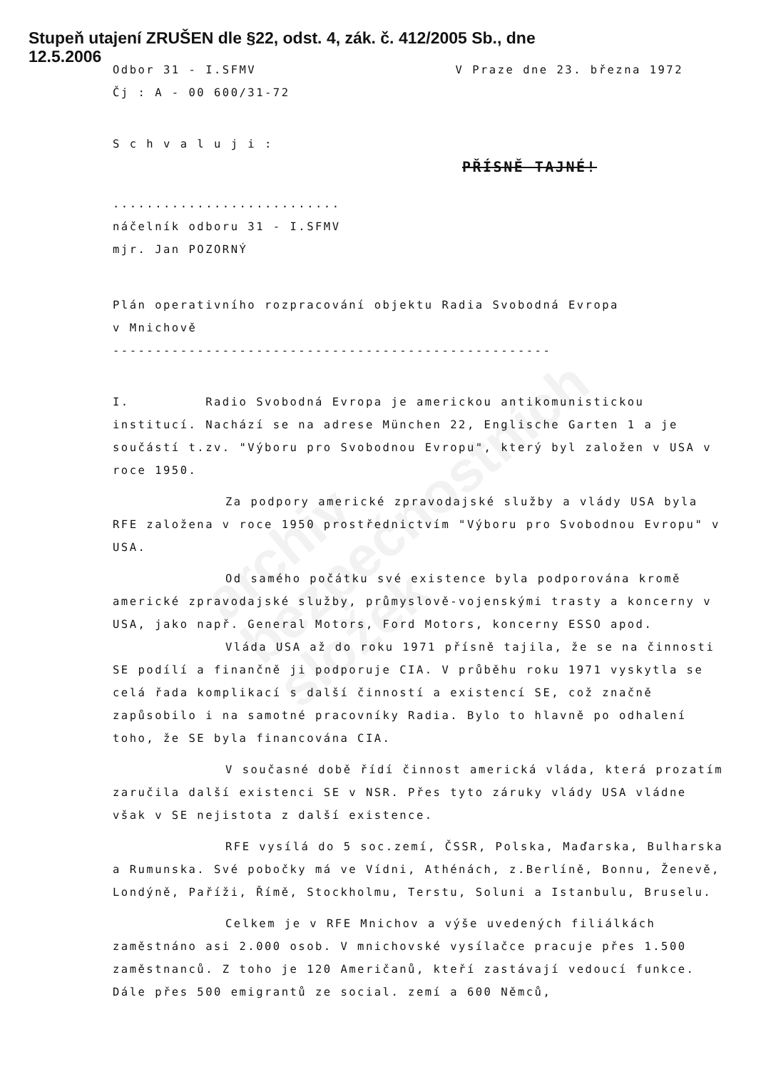archiv
bezpečnostních
složek
Stupeň utajení ZRUŠEN dle §22, odst. 4, zák. č. 412/2005 Sb., dne
12.5.2006
Odbor 31 - I.SFMV V Praze dne 23. března 1972
Čj : A - 00 600/31-72
S c h v a l u j i :
PŘÍSNĚ TAJNÉ!
...........................
náčelník odboru 31 - I.SFMV
mjr. Jan POZORNÝ
Plán operativního rozpracování objektu Radia Svobodná Evropa
v Mnichově
----------------------------------------------------
I. Radio Svobodná Evropa je americkou antikomunistickou institucí. Nachází se na adrese München 22, Englische Garten 1 a je součástí t.zv. "Výboru pro Svobodnou Evropu", který byl založen v USA v roce 1950.
Za podpory americké zpravodajské služby a vlády USA byla RFE založena v roce 1950 prostřednictvím "Výboru pro Svobodnou Evropu" v USA.
Od samého počátku své existence byla podporována kromě americké zpravodajské služby, průmyslově-vojenskými trasty a koncerny v USA, jako např. General Motors, Ford Motors, koncerny ESSO apod.
Vláda USA až do roku 1971 přísně tajila, že se na činnosti SE podílí a finančně ji podporuje CIA. V průběhu roku 1971 vyskytla se celá řada komplikací s další činností a existencí SE, což značně zapůsobilo i na samotné pracovníky Radia. Bylo to hlavně po odhalení toho, že SE byla financována CIA.
V současné době řídí činnost americká vláda, která prozatím zaručila další existenci SE v NSR. Přes tyto záruky vlády USA vládne však v SE nejistota z další existence.
RFE vysílá do 5 soc.zemí, ČSSR, Polska, Maďarska, Bulharska a Rumunska. Své pobočky má ve Vídni, Athénách, z.Berlíně, Bonnu, Ženevě, Londýně, Paříži, Římě, Stockholmu, Terstu, Soluni a Istanbulu, Bruselu.
Celkem je v RFE Mnichov a výše uvedených filiálkách zaměstnáno asi 2.000 osob. V mnichovské vysílačce pracuje přes 1.500 zaměstnanců. Z toho je 120 Američanů, kteří zastávají vedoucí funkce. Dále přes 500 emigrantů ze social. zemí a 600 Němců,